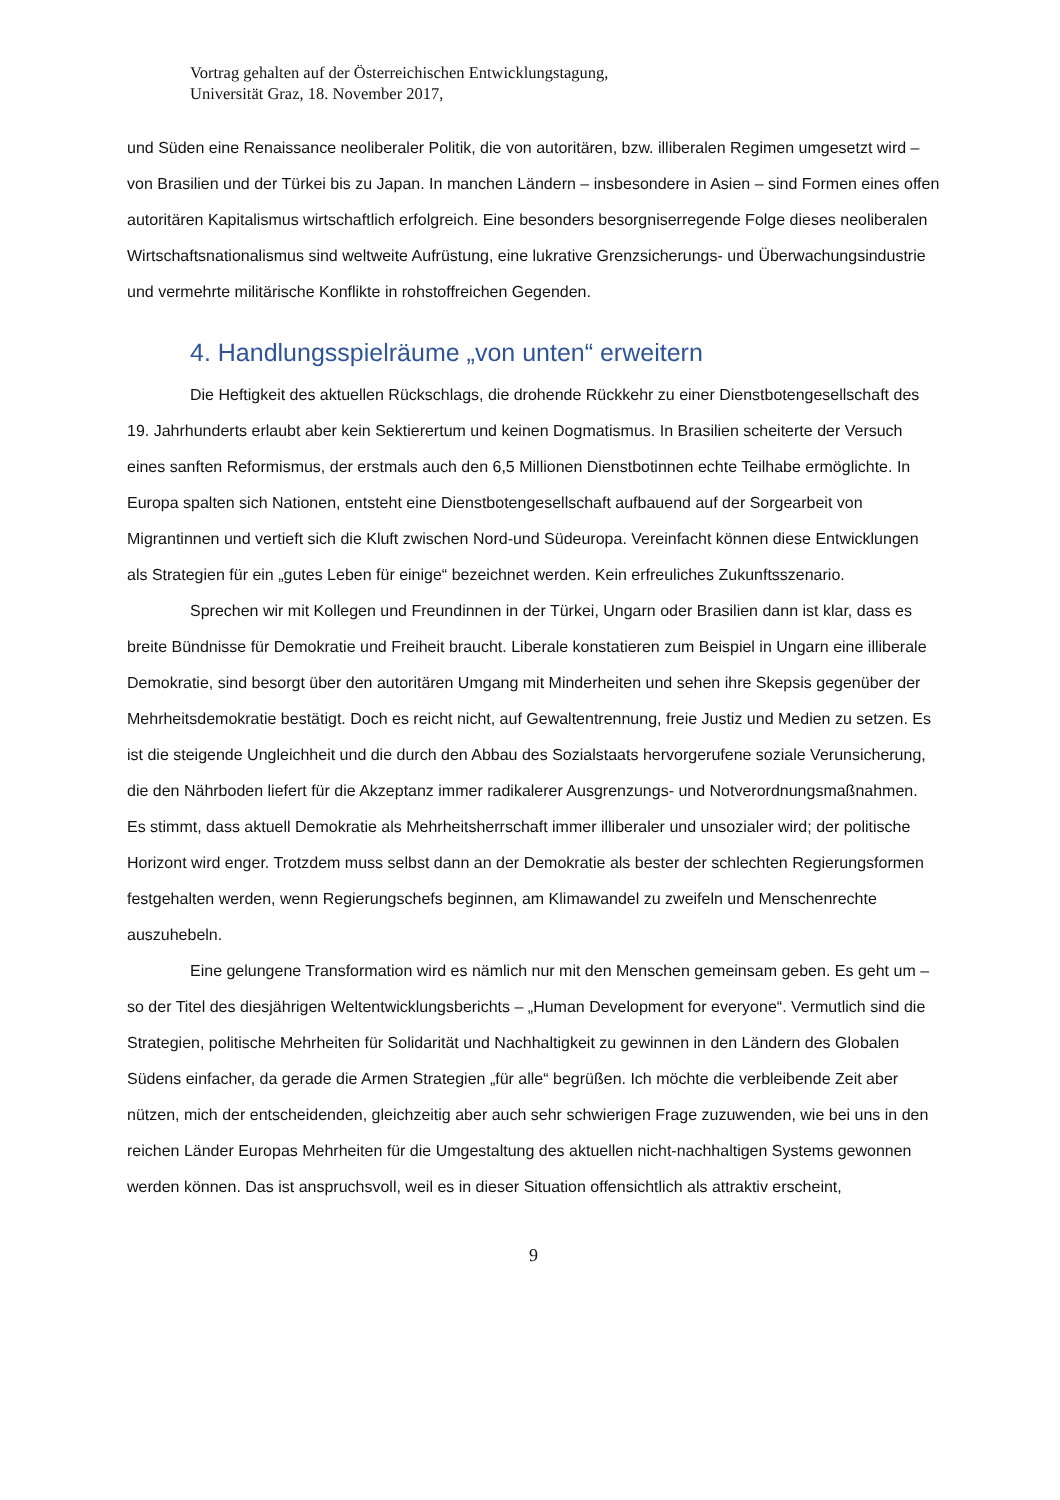Vortrag gehalten auf der Österreichischen Entwicklungstagung,
Universität Graz, 18. November 2017,
und Süden eine Renaissance neoliberaler Politik, die von autoritären, bzw. illiberalen Regimen umgesetzt wird – von Brasilien und der Türkei bis zu Japan. In manchen Ländern – insbesondere in Asien – sind Formen eines offen autoritären Kapitalismus wirtschaftlich erfolgreich. Eine besonders besorgniserregende Folge dieses neoliberalen Wirtschaftsnationalismus sind weltweite Aufrüstung, eine lukrative Grenzsicherungs- und Überwachungsindustrie und vermehrte militärische Konflikte in rohstoffreichen Gegenden.
4. Handlungsspielräume „von unten“ erweitern
Die Heftigkeit des aktuellen Rückschlags, die drohende Rückkehr zu einer Dienstbotengesellschaft des 19. Jahrhunderts erlaubt aber kein Sektierertum und keinen Dogmatismus. In Brasilien scheiterte der Versuch eines sanften Reformismus, der erstmals auch den 6,5 Millionen Dienstbotinnen echte Teilhabe ermöglichte. In Europa spalten sich Nationen, entsteht eine Dienstbotengesellschaft aufbauend auf der Sorgearbeit von Migrantinnen und vertieft sich die Kluft zwischen Nord-und Südeuropa. Vereinfacht können diese Entwicklungen als Strategien für ein „gutes Leben für einige“ bezeichnet werden. Kein erfreuliches Zukunftsszenario.
Sprechen wir mit Kollegen und Freundinnen in der Türkei, Ungarn oder Brasilien dann ist klar, dass es breite Bündnisse für Demokratie und Freiheit braucht. Liberale konstatieren zum Beispiel in Ungarn eine illiberale Demokratie, sind besorgt über den autoritären Umgang mit Minderheiten und sehen ihre Skepsis gegenüber der Mehrheitsdemokratie bestätigt. Doch es reicht nicht, auf Gewaltentrennung, freie Justiz und Medien zu setzen. Es ist die steigende Ungleichheit und die durch den Abbau des Sozialstaats hervorgerufene soziale Verunsicherung, die den Nährboden liefert für die Akzeptanz immer radikalerer Ausgrenzungs- und Notverordnungsmaßnahmen. Es stimmt, dass aktuell Demokratie als Mehrheitsherrschaft immer illiberaler und unsozialer wird; der politische Horizont wird enger. Trotzdem muss selbst dann an der Demokratie als bester der schlechten Regierungsformen festgehalten werden, wenn Regierungschefs beginnen, am Klimawandel zu zweifeln und Menschenrechte auszuhebeln.
Eine gelungene Transformation wird es nämlich nur mit den Menschen gemeinsam geben. Es geht um – so der Titel des diesjährigen Weltentwicklungsberichts – „Human Development for everyone“. Vermutlich sind die Strategien, politische Mehrheiten für Solidarität und Nachhaltigkeit zu gewinnen in den Ländern des Globalen Südens einfacher, da gerade die Armen Strategien „für alle“ begrüßen. Ich möchte die verbleibende Zeit aber nützen, mich der entscheidenden, gleichzeitig aber auch sehr schwierigen Frage zuzuwenden, wie bei uns in den reichen Länder Europas Mehrheiten für die Umgestaltung des aktuellen nicht-nachhaltigen Systems gewonnen werden können. Das ist anspruchsvoll, weil es in dieser Situation offensichtlich als attraktiv erscheint,
9